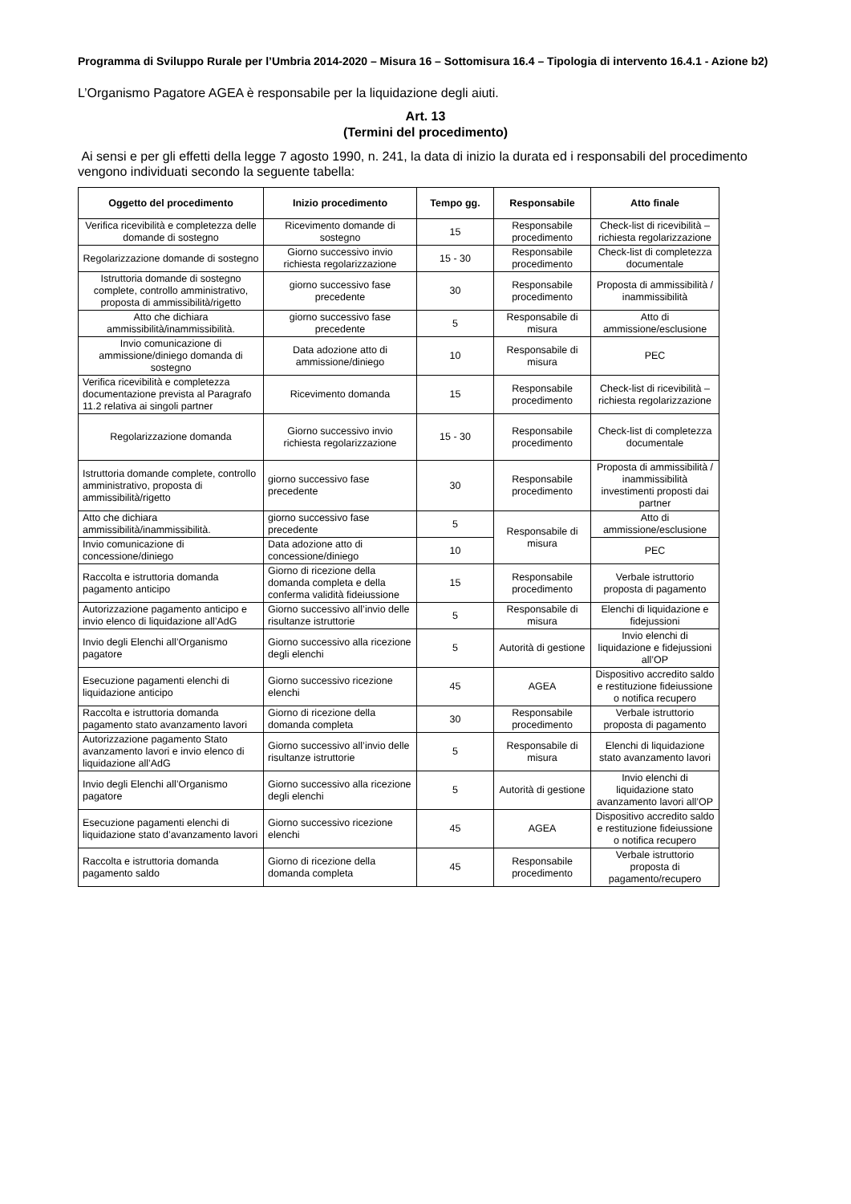Programma di Sviluppo Rurale per l’Umbria 2014-2020 – Misura 16 – Sottomisura 16.4 – Tipologia di intervento 16.4.1 - Azione b2)
L’Organismo Pagatore AGEA è responsabile per la liquidazione degli aiuti.
Art. 13
(Termini del procedimento)
Ai sensi e per gli effetti della legge 7 agosto 1990, n. 241, la data di inizio la durata ed i responsabili del procedimento vengono individuati secondo la seguente tabella:
| Oggetto del procedimento | Inizio procedimento | Tempo gg. | Responsabile | Atto finale |
| --- | --- | --- | --- | --- |
| Verifica ricevibilità e completezza delle domande di sostegno | Ricevimento domande di sostegno | 15 | Responsabile procedimento | Check-list di ricevibilità – richiesta regolarizzazione |
| Regolarizzazione domande di sostegno | Giorno successivo invio richiesta regolarizzazione | 15 - 30 | Responsabile procedimento | Check-list di completezza documentale |
| Istruttoria domande di sostegno complete, controllo amministrativo, proposta di ammissibilità/rigetto | giorno successivo fase precedente | 30 | Responsabile procedimento | Proposta di ammissibilità / inammissibilità |
| Atto che dichiara ammissibilità/inammissibilità. | giorno successivo fase precedente | 5 | Responsabile di misura | Atto di ammissione/esclusione |
| Invio comunicazione di ammissione/diniego domanda di sostegno | Data adozione atto di ammissione/diniego | 10 | Responsabile di misura | PEC |
| Verifica ricevibilità e completezza documentazione prevista al Paragrafo 11.2 relativa ai singoli partner | Ricevimento domanda | 15 | Responsabile procedimento | Check-list di ricevibilità – richiesta regolarizzazione |
| Regolarizzazione domanda | Giorno successivo invio richiesta regolarizzazione | 15 - 30 | Responsabile procedimento | Check-list di completezza documentale |
| Istruttoria domande complete, controllo amministrativo, proposta di ammissibilità/rigetto | giorno successivo fase precedente | 30 | Responsabile procedimento | Proposta di ammissibilità / inammissibilità investimenti proposti dai partner |
| Atto che dichiara ammissibilità/inammissibilità. | giorno successivo fase precedente | 5 | Responsabile di misura | Atto di ammissione/esclusione |
| Invio comunicazione di concessione/diniego | Data adozione atto di concessione/diniego | 10 | | PEC |
| Raccolta e istruttoria domanda pagamento anticipo | Giorno di ricezione della domanda completa e della conferma validità fideiussione | 15 | Responsabile procedimento | Verbale istruttorio proposta di pagamento |
| Autorizzazione pagamento anticipo e invio elenco di liquidazione all’AdG | Giorno successivo all’invio delle risultanze istruttorie | 5 | Responsabile di misura | Elenchi di liquidazione e fidejussioni |
| Invio degli Elenchi all’Organismo pagatore | Giorno successivo alla ricezione degli elenchi | 5 | Autorità di gestione | Invio elenchi di liquidazione e fidejussioni all’OP |
| Esecuzione pagamenti elenchi di liquidazione anticipo | Giorno successivo ricezione elenchi | 45 | AGEA | Dispositivo accredito saldo e restituzione fideiussione o notifica recupero |
| Raccolta e istruttoria domanda pagamento stato avanzamento lavori | Giorno di ricezione della domanda completa | 30 | Responsabile procedimento | Verbale istruttorio proposta di pagamento |
| Autorizzazione pagamento Stato avanzamento lavori e invio elenco di liquidazione all’AdG | Giorno successivo all’invio delle risultanze istruttorie | 5 | Responsabile di misura | Elenchi di liquidazione stato avanzamento lavori |
| Invio degli Elenchi all’Organismo pagatore | Giorno successivo alla ricezione degli elenchi | 5 | Autorità di gestione | Invio elenchi di liquidazione stato avanzamento lavori all’OP |
| Esecuzione pagamenti elenchi di liquidazione stato d’avanzamento lavori | Giorno successivo ricezione elenchi | 45 | AGEA | Dispositivo accredito saldo e restituzione fideiussione o notifica recupero |
| Raccolta e istruttoria domanda pagamento saldo | Giorno di ricezione della domanda completa | 45 | Responsabile procedimento | Verbale istruttorio proposta di pagamento/recupero |